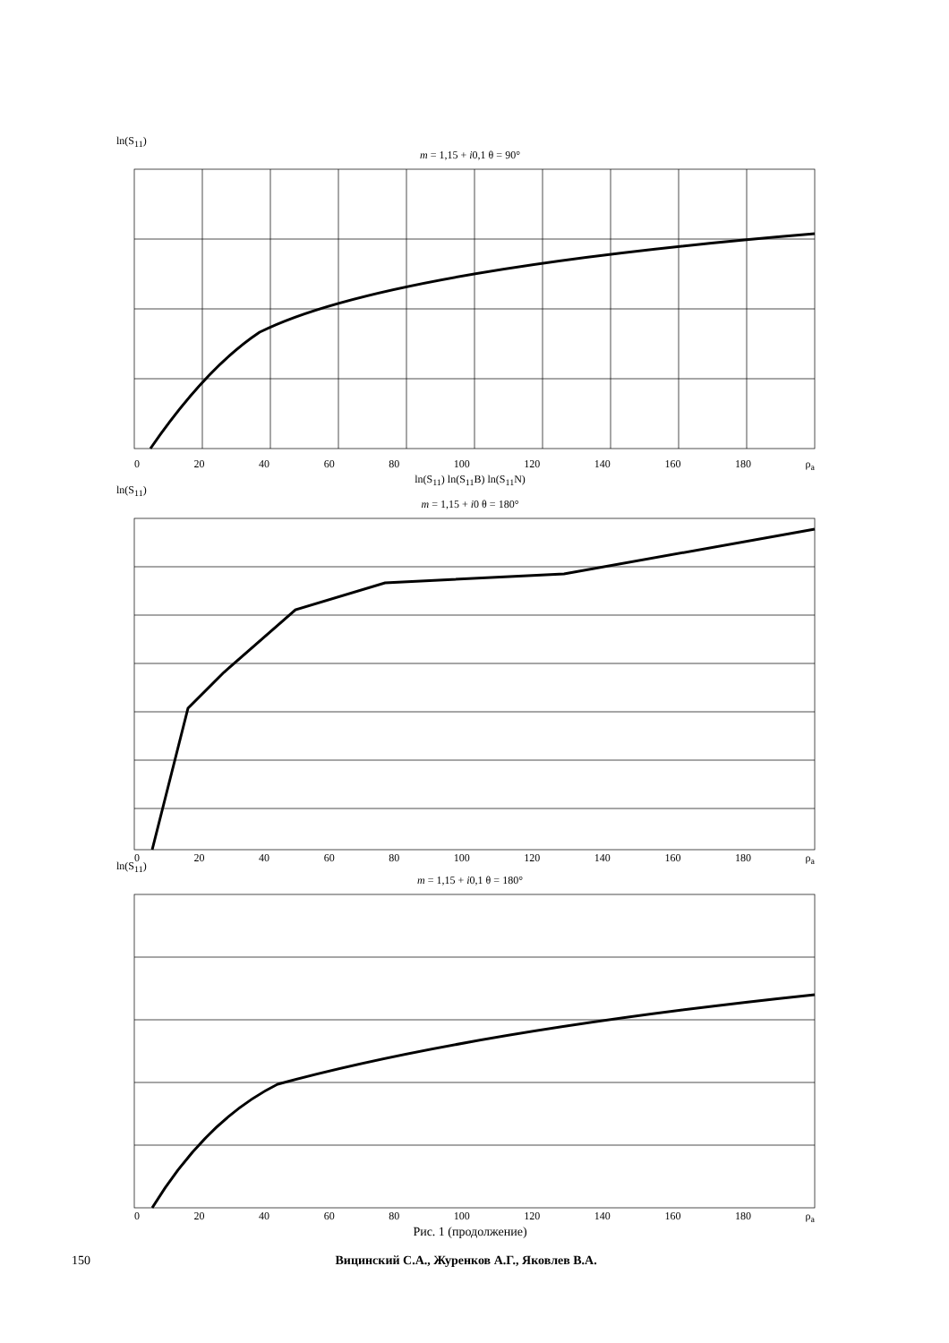ln(S<sub>11</sub>)
m = 1,15 + i0,1 θ = 90°
0 20 40 60 80 100 120 140 160 180 ρ<sub>a</sub>
ln(S<sub>11</sub>) ln(S<sub>11</sub>B) ln(S<sub>11</sub>N)
ln(S<sub>11</sub>)
m = 1,15 + i0 θ = 180°
0 20 40 60 80 100 120 140 160 180 ρ<sub>a</sub>
ln(S<sub>11</sub>)
m = 1,15 + i0,1 θ = 180°
0 20 40 60 80 100 120 140 160 180 ρ<sub>a</sub>
Рис. 1 (продолжение)
150 Вицинский С.А., Журенков А.Г., Яковлев В.А.